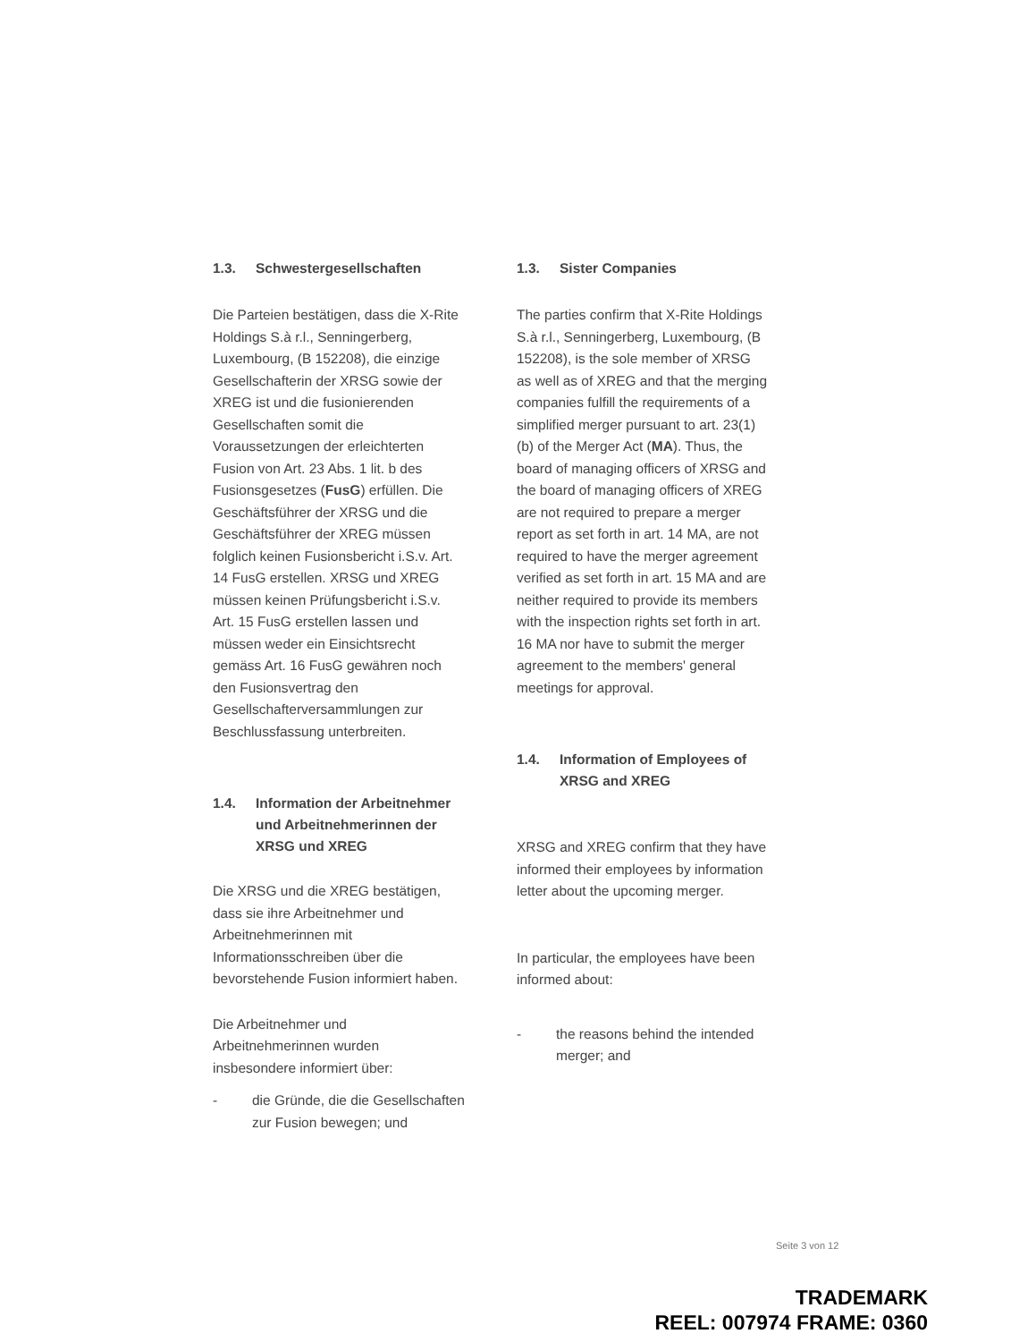1.3. Schwestergesellschaften
Die Parteien bestätigen, dass die X-Rite Holdings S.à r.l., Senningerberg, Luxembourg, (B 152208), die einzige Gesellschafterin der XRSG sowie der XREG ist und die fusionierenden Gesellschaften somit die Voraussetzungen der erleichterten Fusion von Art. 23 Abs. 1 lit. b des Fusionsgesetzes (FusG) erfüllen. Die Geschäftsführer der XRSG und die Geschäftsführer der XREG müssen folglich keinen Fusionsbericht i.S.v. Art. 14 FusG erstellen. XRSG und XREG müssen keinen Prüfungsbericht i.S.v. Art. 15 FusG erstellen lassen und müssen weder ein Einsichtsrecht gemäss Art. 16 FusG gewähren noch den Fusionsvertrag den Gesellschafterversammlungen zur Beschlussfassung unterbreiten.
1.4. Information der Arbeitnehmer und Arbeitnehmerinnen der XRSG und XREG
Die XRSG und die XREG bestätigen, dass sie ihre Arbeitnehmer und Arbeitnehmerinnen mit Informationsschreiben über die bevorstehende Fusion informiert haben.
Die Arbeitnehmer und Arbeitnehmerinnen wurden insbesondere informiert über:
- die Gründe, die die Gesellschaften zur Fusion bewegen; und
1.3. Sister Companies
The parties confirm that X-Rite Holdings S.à r.l., Senningerberg, Luxembourg, (B 152208), is the sole member of XRSG as well as of XREG and that the merging companies fulfill the requirements of a simplified merger pursuant to art. 23(1)(b) of the Merger Act (MA). Thus, the board of managing officers of XRSG and the board of managing officers of XREG are not required to prepare a merger report as set forth in art. 14 MA, are not required to have the merger agreement verified as set forth in art. 15 MA and are neither required to provide its members with the inspection rights set forth in art. 16 MA nor have to submit the merger agreement to the members' general meetings for approval.
1.4. Information of Employees of XRSG and XREG
XRSG and XREG confirm that they have informed their employees by information letter about the upcoming merger.
In particular, the employees have been informed about:
- the reasons behind the intended merger; and
Seite 3 von 12
TRADEMARK
REEL: 007974 FRAME: 0360